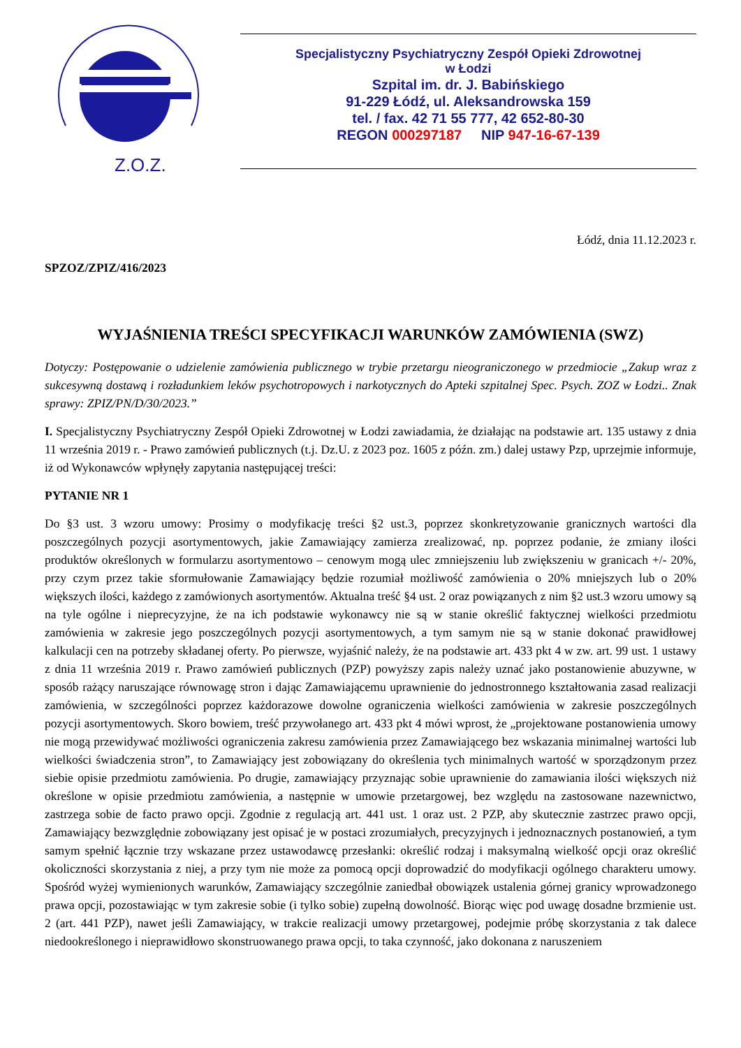Z.O.Z.
Specjalistyczny Psychiatryczny Zespół Opieki Zdrowotnej
w Łodzi
Szpital im. dr. J. Babińskiego
91-229 Łódź, ul. Aleksandrowska 159
tel. / fax. 42 71 55 777, 42 652-80-30
REGON 000297187 NIP 947-16-67-139
Łódź, dnia 11.12.2023 r.
SPZOZ/ZPIZ/416/2023
WYJAŚNIENIA TREŚCI SPECYFIKACJI WARUNKÓW ZAMÓWIENIA (SWZ)
Dotyczy: Postępowanie o udzielenie zamówienia publicznego w trybie przetargu nieograniczonego w przedmiocie „Zakup wraz z sukcesywną dostawą i rozładunkiem leków psychotropowych i narkotycznych do Apteki szpitalnej Spec. Psych. ZOZ w Łodzi.. Znak sprawy: ZPIZ/PN/D/30/2023.”
I. Specjalistyczny Psychiatryczny Zespół Opieki Zdrowotnej w Łodzi zawiadamia, że działając na podstawie art. 135 ustawy z dnia 11 września 2019 r. - Prawo zamówień publicznych (t.j. Dz.U. z 2023 poz. 1605 z późn. zm.) dalej ustawy Pzp, uprzejmie informuje, iż od Wykonawców wpłynęły zapytania następującej treści:
PYTANIE NR 1
Do §3 ust. 3 wzoru umowy: Prosimy o modyfikację treści §2 ust.3, poprzez skonkretyzowanie granicznych wartości dla poszczególnych pozycji asortymentowych, jakie Zamawiający zamierza zrealizować, np. poprzez podanie, że zmiany ilości produktów określonych w formularzu asortymentowo – cenowym mogą ulec zmniejszeniu lub zwiększeniu w granicach +/- 20%, przy czym przez takie sformułowanie Zamawiający będzie rozumiał możliwość zamówienia o 20% mniejszych lub o 20% większych ilości, każdego z zamówionych asortymentów. Aktualna treść §4 ust. 2 oraz powiązanych z nim §2 ust.3 wzoru umowy są na tyle ogólne i nieprecyzyjne, że na ich podstawie wykonawcy nie są w stanie określić faktycznej wielkości przedmiotu zamówienia w zakresie jego poszczególnych pozycji asortymentowych, a tym samym nie są w stanie dokonać prawidłowej kalkulacji cen na potrzeby składanej oferty. Po pierwsze, wyjaśnić należy, że na podstawie art. 433 pkt 4 w zw. art. 99 ust. 1 ustawy z dnia 11 września 2019 r. Prawo zamówień publicznych (PZP) powyższy zapis należy uznać jako postanowienie abuzywne, w sposób rażący naruszające równowagę stron i dając Zamawiającemu uprawnienie do jednostronnego kształtowania zasad realizacji zamówienia, w szczególności poprzez każdorazowe dowolne ograniczenia wielkości zamówienia w zakresie poszczególnych pozycji asortymentowych. Skoro bowiem, treść przywołanego art. 433 pkt 4 mówi wprost, że „projektowane postanowienia umowy nie mogą przewidywać możliwości ograniczenia zakresu zamówienia przez Zamawiającego bez wskazania minimalnej wartości lub wielkości świadczenia stron”, to Zamawiający jest zobowiązany do określenia tych minimalnych wartość w sporządzonym przez siebie opisie przedmiotu zamówienia. Po drugie, zamawiający przyznając sobie uprawnienie do zamawiania ilości większych niż określone w opisie przedmiotu zamówienia, a następnie w umowie przetargowej, bez względu na zastosowane nazewnictwo, zastrzega sobie de facto prawo opcji. Zgodnie z regulacją art. 441 ust. 1 oraz ust. 2 PZP, aby skutecznie zastrzec prawo opcji, Zamawiający bezwzględnie zobowiązany jest opisać je w postaci zrozumiałych, precyzyjnych i jednoznacznych postanowień, a tym samym spełnić łącznie trzy wskazane przez ustawodawcę przesłanki: określić rodzaj i maksymalną wielkość opcji oraz określić okoliczności skorzystania z niej, a przy tym nie może za pomocą opcji doprowadzić do modyfikacji ogólnego charakteru umowy. Spośród wyżej wymienionych warunków, Zamawiający szczególnie zaniedbał obowiązek ustalenia górnej granicy wprowadzonego prawa opcji, pozostawiając w tym zakresie sobie (i tylko sobie) zupełną dowolność. Biorąc więc pod uwagę dosadne brzmienie ust. 2 (art. 441 PZP), nawet jeśli Zamawiający, w trakcie realizacji umowy przetargowej, podejmie próbę skorzystania z tak dalece niedookreślonego i nieprawidłowo skonstruowanego prawa opcji, to taka czynność, jako dokonana z naruszeniem